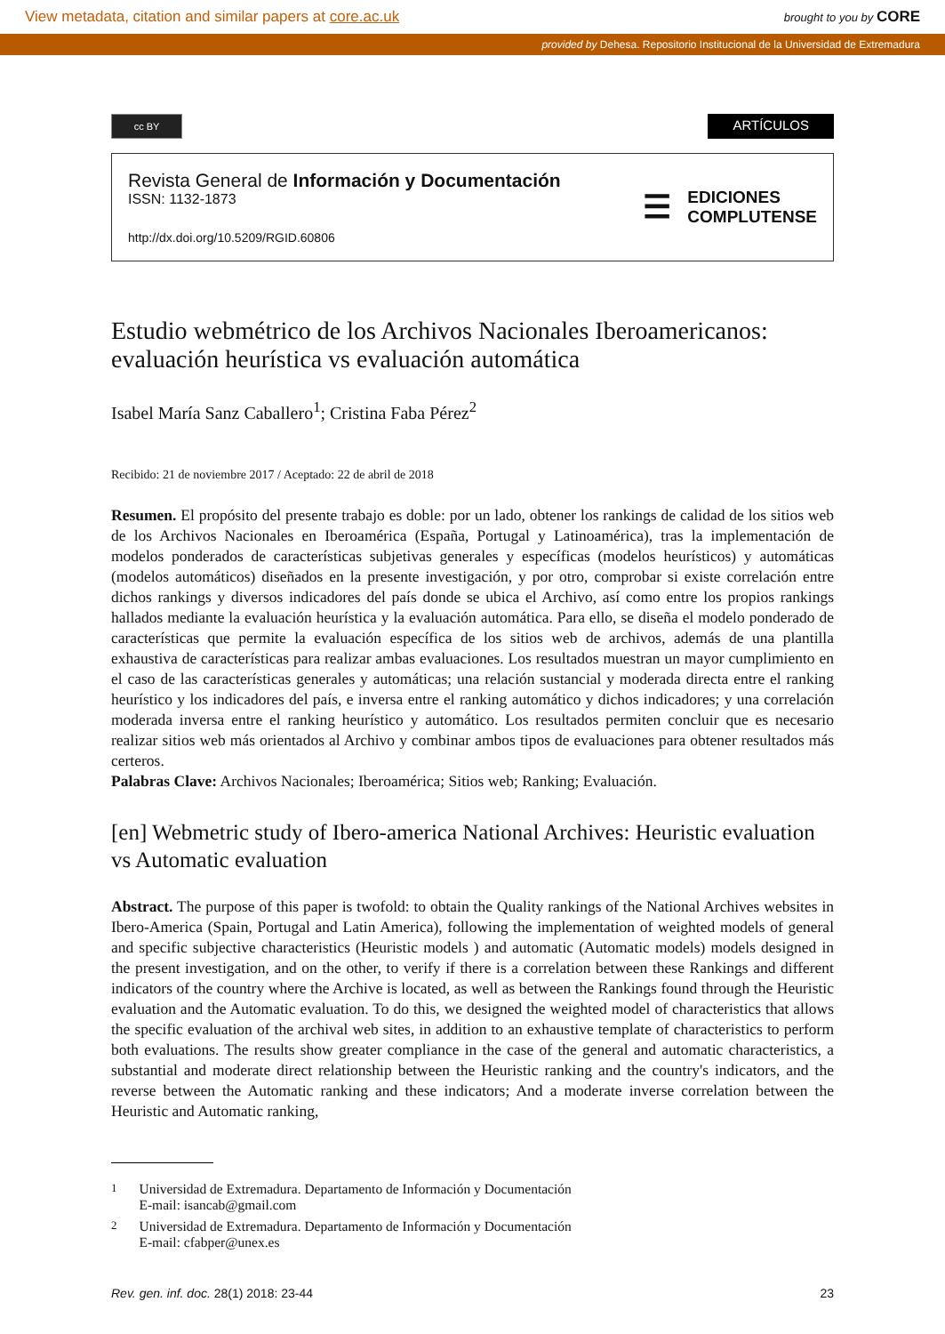View metadata, citation and similar papers at core.ac.uk brought to you by CORE
provided by Dehesa. Repositorio Institucional de la Universidad de Extremadura
cc BY
ARTÍCULOS
Revista General de Información y Documentación
ISSN: 1132-1873
http://dx.doi.org/10.5209/RGID.60806
☰ EDICIONES
COMPLUTENSE
Estudio webmétrico de los Archivos Nacionales Iberoamericanos: evaluación heurística vs evaluación automática
Isabel María Sanz Caballero<sup>1</sup>; Cristina Faba Pérez<sup>2</sup>
Recibido: 21 de noviembre 2017 / Aceptado: 22 de abril de 2018
Resumen. El propósito del presente trabajo es doble: por un lado, obtener los rankings de calidad de los sitios web de los Archivos Nacionales en Iberoamérica (España, Portugal y Latinoamérica), tras la implementación de modelos ponderados de características subjetivas generales y específicas (modelos heurísticos) y automáticas (modelos automáticos) diseñados en la presente investigación, y por otro, comprobar si existe correlación entre dichos rankings y diversos indicadores del país donde se ubica el Archivo, así como entre los propios rankings hallados mediante la evaluación heurística y la evaluación automática. Para ello, se diseña el modelo ponderado de características que permite la evaluación específica de los sitios web de archivos, además de una plantilla exhaustiva de características para realizar ambas evaluaciones. Los resultados muestran un mayor cumplimiento en el caso de las características generales y automáticas; una relación sustancial y moderada directa entre el ranking heurístico y los indicadores del país, e inversa entre el ranking automático y dichos indicadores; y una correlación moderada inversa entre el ranking heurístico y automático. Los resultados permiten concluir que es necesario realizar sitios web más orientados al Archivo y combinar ambos tipos de evaluaciones para obtener resultados más certeros.
Palabras Clave: Archivos Nacionales; Iberoamérica; Sitios web; Ranking; Evaluación.
[en] Webmetric study of Ibero-america National Archives: Heuristic evaluation vs Automatic evaluation
Abstract. The purpose of this paper is twofold: to obtain the Quality rankings of the National Archives websites in Ibero-America (Spain, Portugal and Latin America), following the implementation of weighted models of general and specific subjective characteristics (Heuristic models ) and automatic (Automatic models) models designed in the present investigation, and on the other, to verify if there is a correlation between these Rankings and different indicators of the country where the Archive is located, as well as between the Rankings found through the Heuristic evaluation and the Automatic evaluation. To do this, we designed the weighted model of characteristics that allows the specific evaluation of the archival web sites, in addition to an exhaustive template of characteristics to perform both evaluations. The results show greater compliance in the case of the general and automatic characteristics, a substantial and moderate direct relationship between the Heuristic ranking and the country's indicators, and the reverse between the Automatic ranking and these indicators; And a moderate inverse correlation between the Heuristic and Automatic ranking,
<sup>1</sup> Universidad de Extremadura. Departamento de Información y Documentación
E-mail: isancab@gmail.com
<sup>2</sup> Universidad de Extremadura. Departamento de Información y Documentación
E-mail: cfabper@unex.es
Rev. gen. inf. doc. 28(1) 2018: 23-44 23